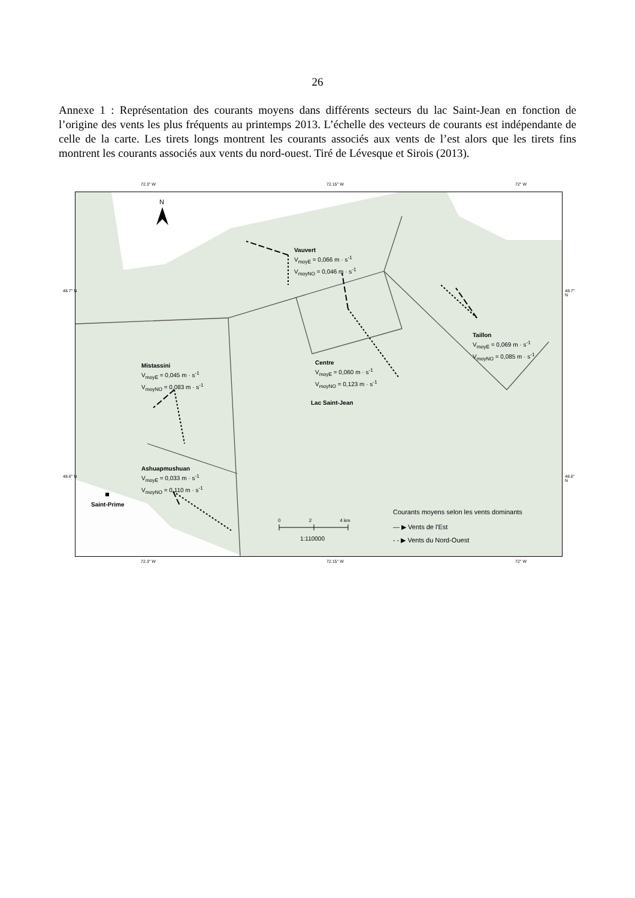26
Annexe 1 : Représentation des courants moyens dans différents secteurs du lac Saint-Jean en fonction de l’origine des vents les plus fréquents au printemps 2013. L’échelle des vecteurs de courants est indépendante de celle de la carte. Les tirets longs montrent les courants associés aux vents de l’est alors que les tirets fins montrent les courants associés aux vents du nord-ouest. Tiré de Lévesque et Sirois (2013).
72.3° W 72.15° W 72° W
N
Vauvert
V<sub>moyE</sub> = 0,066 m · s<sup>-1</sup>
V<sub>moyNO</sub> = 0,046 m · s<sup>-1</sup>
Taillon
V<sub>moyE</sub> = 0,069 m · s<sup>-1</sup>
V<sub>moyNO</sub> = 0,085 m · s<sup>-1</sup>
Centre
V<sub>moyE</sub> = 0,060 m · s<sup>-1</sup>
V<sub>moyNO</sub> = 0,123 m · s<sup>-1</sup>
Mistassini
V<sub>moyE</sub> = 0,045 m · s<sup>-1</sup>
V<sub>moyNO</sub> = 0,083 m · s<sup>-1</sup>
Lac Saint-Jean
Ashuapmushuan
V<sub>moyE</sub> = 0,033 m · s<sup>-1</sup>
V<sub>moyNO</sub> = 0,110 m · s<sup>-1</sup>
Saint-Prime
0 2 4 km
1:110000
Courants moyens selon les vents dominants
— ▶ Vents de l'Est
- - ▶ Vents du Nord-Ouest
48.7° N 48.7° N
48.6° N 48.6° N
72.3° W 72.15° W 72° W